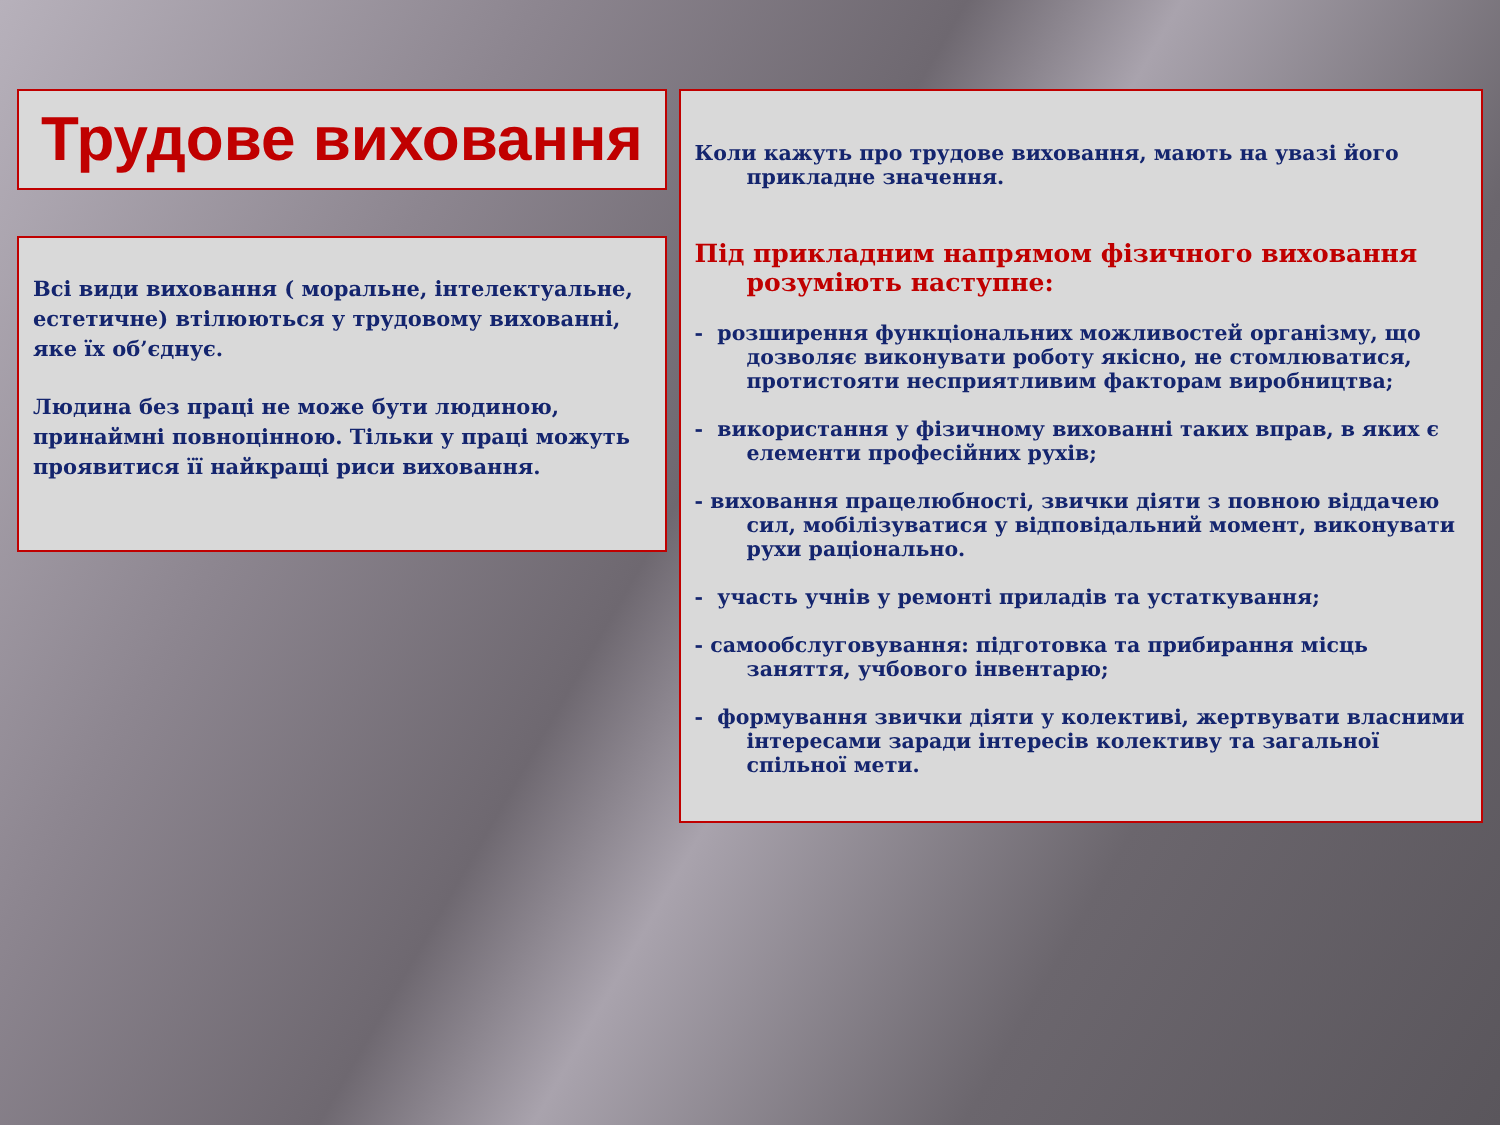Трудове виховання
Всі види виховання ( моральне, інтелектуальне, естетичне) втілюються у трудовому вихованні, яке їх об’єднує.
Людина без праці не може бути людиною, принаймні повноцінною. Тільки у праці можуть проявитися її найкращі риси виховання.
Коли кажуть про трудове виховання, мають на увазі його прикладне значення.
Під прикладним напрямом фізичного виховання розуміють наступне:
- розширення функціональних можливостей організму, що дозволяє виконувати роботу якісно, не стомлюватися, протистояти несприятливим факторам виробництва;
- використання у фізичному вихованні таких вправ, в яких є елементи професійних рухів;
- виховання працелюбності, звички діяти з повною віддачею сил, мобілізуватися у відповідальний момент, виконувати рухи раціонально.
- участь учнів у ремонті приладів та устаткування;
- самообслуговування: підготовка та прибирання місць заняття, учбового інвентарю;
- формування звички діяти у колективі, жертвувати власними інтересами заради інтересів колективу та загальної спільної мети.